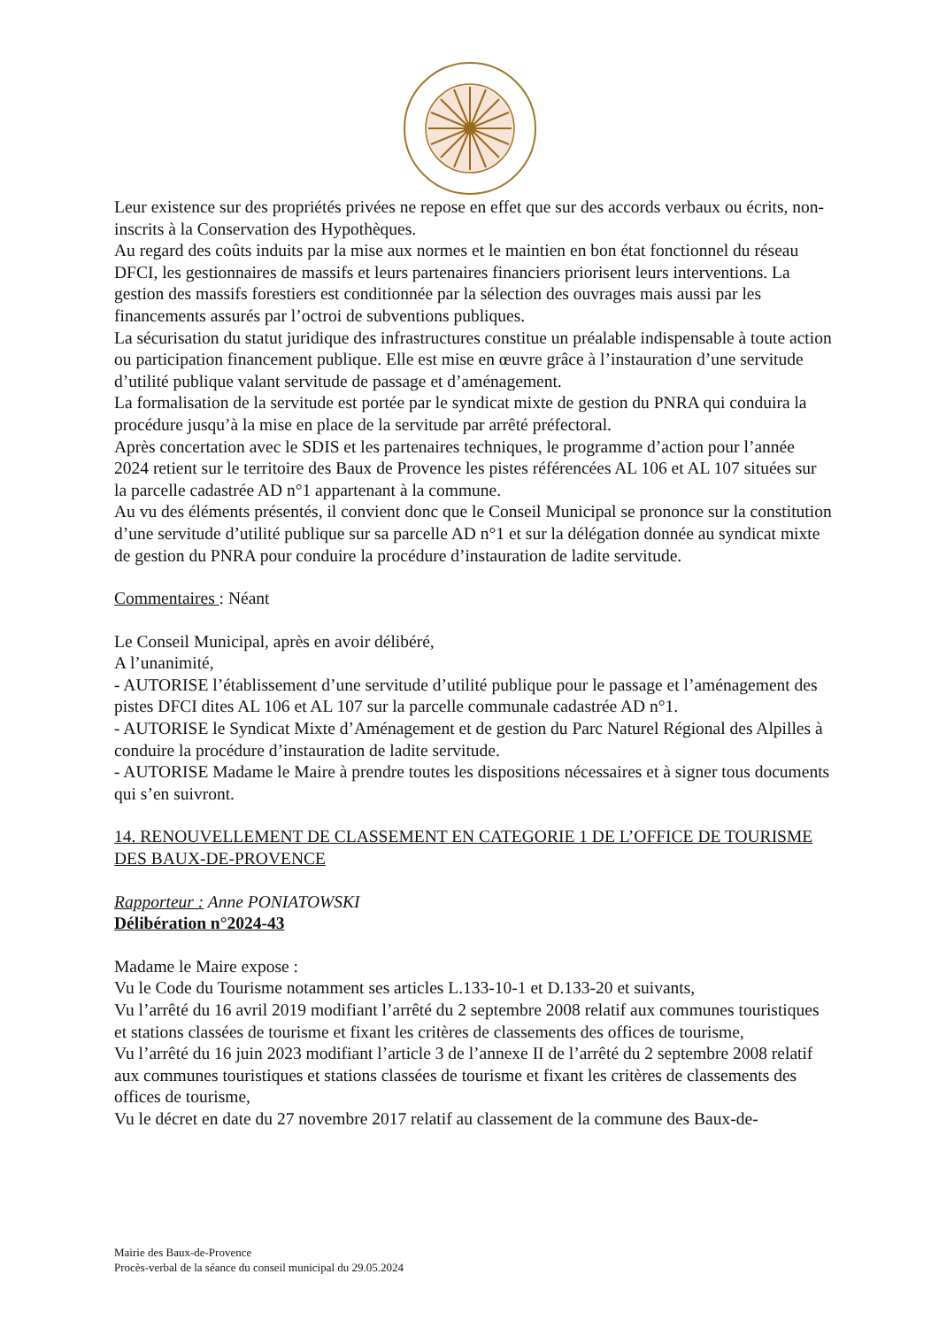Leur existence sur des propriétés privées ne repose en effet que sur des accords verbaux ou écrits, non-inscrits à la Conservation des Hypothèques.
Au regard des coûts induits par la mise aux normes et le maintien en bon état fonctionnel du réseau DFCI, les gestionnaires de massifs et leurs partenaires financiers priorisent leurs interventions. La gestion des massifs forestiers est conditionnée par la sélection des ouvrages mais aussi par les financements assurés par l’octroi de subventions publiques.
La sécurisation du statut juridique des infrastructures constitue un préalable indispensable à toute action ou participation financement publique. Elle est mise en œuvre grâce à l’instauration d’une servitude d’utilité publique valant servitude de passage et d’aménagement.
La formalisation de la servitude est portée par le syndicat mixte de gestion du PNRA qui conduira la procédure jusqu’à la mise en place de la servitude par arrêté préfectoral.
Après concertation avec le SDIS et les partenaires techniques, le programme d’action pour l’année 2024 retient sur le territoire des Baux de Provence les pistes référencées AL 106 et AL 107 situées sur la parcelle cadastrée AD n°1 appartenant à la commune.
Au vu des éléments présentés, il convient donc que le Conseil Municipal se prononce sur la constitution d’une servitude d’utilité publique sur sa parcelle AD n°1 et sur la délégation donnée au syndicat mixte de gestion du PNRA pour conduire la procédure d’instauration de ladite servitude.
Commentaires : Néant
Le Conseil Municipal, après en avoir délibéré,
A l’unanimité,
- AUTORISE l’établissement d’une servitude d’utilité publique pour le passage et l’aménagement des pistes DFCI dites AL 106 et AL 107 sur la parcelle communale cadastrée AD n°1.
- AUTORISE le Syndicat Mixte d’Aménagement et de gestion du Parc Naturel Régional des Alpilles à conduire la procédure d’instauration de ladite servitude.
- AUTORISE Madame le Maire à prendre toutes les dispositions nécessaires et à signer tous documents qui s’en suivront.
14. RENOUVELLEMENT DE CLASSEMENT EN CATEGORIE 1 DE L’OFFICE DE TOURISME DES BAUX-DE-PROVENCE
Rapporteur : Anne PONIATOWSKI
Délibération n°2024-43
Madame le Maire expose :
Vu le Code du Tourisme notamment ses articles L.133-10-1 et D.133-20 et suivants,
Vu l’arrêté du 16 avril 2019 modifiant l’arrêté du 2 septembre 2008 relatif aux communes touristiques et stations classées de tourisme et fixant les critères de classements des offices de tourisme,
Vu l’arrêté du 16 juin 2023 modifiant l’article 3 de l’annexe II de l’arrêté du 2 septembre 2008 relatif aux communes touristiques et stations classées de tourisme et fixant les critères de classements des offices de tourisme,
Vu le décret en date du 27 novembre 2017 relatif au classement de la commune des Baux-de-
Mairie des Baux-de-Provence
Procès-verbal de la séance du conseil municipal du 29.05.2024